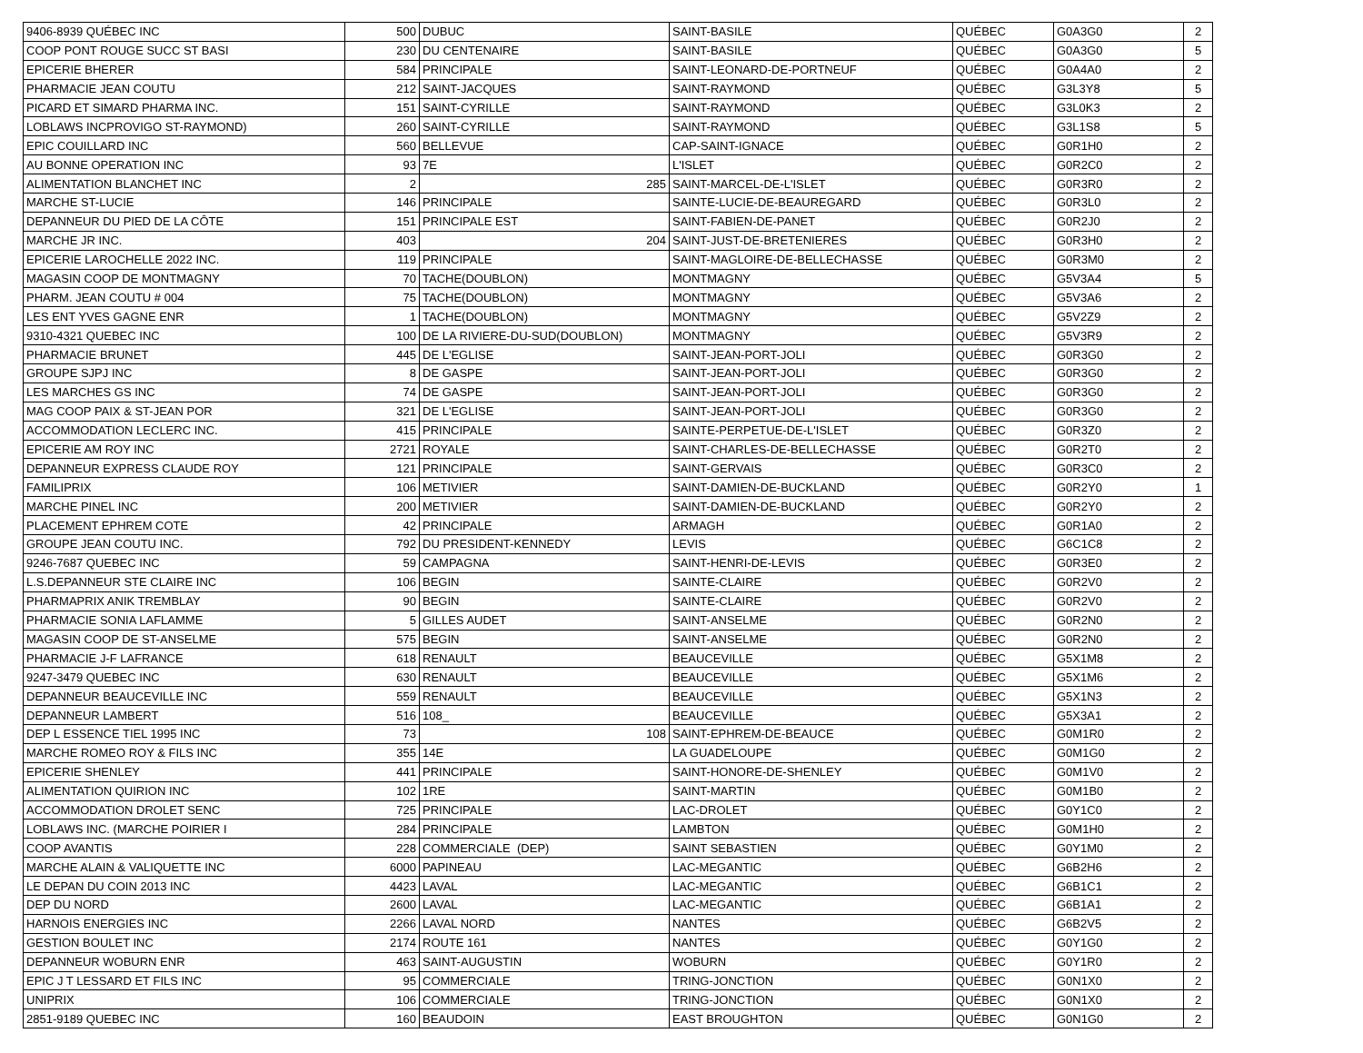| 9406-8939 QUÉBEC INC | 500 | DUBUC | SAINT-BASILE | QUÉBEC | G0A3G0 | 2 |
| COOP PONT ROUGE SUCC ST BASI | 230 | DU CENTENAIRE | SAINT-BASILE | QUÉBEC | G0A3G0 | 5 |
| EPICERIE BHERER | 584 | PRINCIPALE | SAINT-LEONARD-DE-PORTNEUF | QUÉBEC | G0A4A0 | 2 |
| PHARMACIE JEAN COUTU | 212 | SAINT-JACQUES | SAINT-RAYMOND | QUÉBEC | G3L3Y8 | 5 |
| PICARD ET SIMARD PHARMA INC. | 151 | SAINT-CYRILLE | SAINT-RAYMOND | QUÉBEC | G3L0K3 | 2 |
| LOBLAWS INCPROVIGO ST-RAYMOND) | 260 | SAINT-CYRILLE | SAINT-RAYMOND | QUÉBEC | G3L1S8 | 5 |
| EPIC COUILLARD INC | 560 | BELLEVUE | CAP-SAINT-IGNACE | QUÉBEC | G0R1H0 | 2 |
| AU BONNE OPERATION INC | 93 | 7E | L'ISLET | QUÉBEC | G0R2C0 | 2 |
| ALIMENTATION BLANCHET INC | 2 | 285 | SAINT-MARCEL-DE-L'ISLET | QUÉBEC | G0R3R0 | 2 |
| MARCHE ST-LUCIE | 146 | PRINCIPALE | SAINTE-LUCIE-DE-BEAUREGARD | QUÉBEC | G0R3L0 | 2 |
| DEPANNEUR DU PIED DE LA CÔTE | 151 | PRINCIPALE EST | SAINT-FABIEN-DE-PANET | QUÉBEC | G0R2J0 | 2 |
| MARCHE JR INC. | 403 | 204 | SAINT-JUST-DE-BRETENIERES | QUÉBEC | G0R3H0 | 2 |
| EPICERIE LAROCHELLE 2022 INC. | 119 | PRINCIPALE | SAINT-MAGLOIRE-DE-BELLECHASSE | QUÉBEC | G0R3M0 | 2 |
| MAGASIN COOP DE MONTMAGNY | 70 | TACHE(DOUBLON) | MONTMAGNY | QUÉBEC | G5V3A4 | 5 |
| PHARM. JEAN COUTU # 004 | 75 | TACHE(DOUBLON) | MONTMAGNY | QUÉBEC | G5V3A6 | 2 |
| LES ENT YVES GAGNE ENR | 1 | TACHE(DOUBLON) | MONTMAGNY | QUÉBEC | G5V2Z9 | 2 |
| 9310-4321 QUEBEC INC | 100 | DE LA RIVIERE-DU-SUD(DOUBLON) | MONTMAGNY | QUÉBEC | G5V3R9 | 2 |
| PHARMACIE BRUNET | 445 | DE L'EGLISE | SAINT-JEAN-PORT-JOLI | QUÉBEC | G0R3G0 | 2 |
| GROUPE SJPJ INC | 8 | DE GASPE | SAINT-JEAN-PORT-JOLI | QUÉBEC | G0R3G0 | 2 |
| LES MARCHES GS INC | 74 | DE GASPE | SAINT-JEAN-PORT-JOLI | QUÉBEC | G0R3G0 | 2 |
| MAG COOP PAIX & ST-JEAN POR | 321 | DE L'EGLISE | SAINT-JEAN-PORT-JOLI | QUÉBEC | G0R3G0 | 2 |
| ACCOMMODATION LECLERC INC. | 415 | PRINCIPALE | SAINTE-PERPETUE-DE-L'ISLET | QUÉBEC | G0R3Z0 | 2 |
| EPICERIE AM ROY INC | 2721 | ROYALE | SAINT-CHARLES-DE-BELLECHASSE | QUÉBEC | G0R2T0 | 2 |
| DEPANNEUR EXPRESS CLAUDE ROY | 121 | PRINCIPALE | SAINT-GERVAIS | QUÉBEC | G0R3C0 | 2 |
| FAMILIPRIX | 106 | METIVIER | SAINT-DAMIEN-DE-BUCKLAND | QUÉBEC | G0R2Y0 | 1 |
| MARCHE PINEL INC | 200 | METIVIER | SAINT-DAMIEN-DE-BUCKLAND | QUÉBEC | G0R2Y0 | 2 |
| PLACEMENT EPHREM COTE | 42 | PRINCIPALE | ARMAGH | QUÉBEC | G0R1A0 | 2 |
| GROUPE JEAN COUTU INC. | 792 | DU PRESIDENT-KENNEDY | LEVIS | QUÉBEC | G6C1C8 | 2 |
| 9246-7687 QUEBEC INC | 59 | CAMPAGNA | SAINT-HENRI-DE-LEVIS | QUÉBEC | G0R3E0 | 2 |
| L.S.DEPANNEUR STE CLAIRE INC | 106 | BEGIN | SAINTE-CLAIRE | QUÉBEC | G0R2V0 | 2 |
| PHARMAPRIX ANIK TREMBLAY | 90 | BEGIN | SAINTE-CLAIRE | QUÉBEC | G0R2V0 | 2 |
| PHARMACIE SONIA LAFLAMME | 5 | GILLES AUDET | SAINT-ANSELME | QUÉBEC | G0R2N0 | 2 |
| MAGASIN COOP DE ST-ANSELME | 575 | BEGIN | SAINT-ANSELME | QUÉBEC | G0R2N0 | 2 |
| PHARMACIE J-F LAFRANCE | 618 | RENAULT | BEAUCEVILLE | QUÉBEC | G5X1M8 | 2 |
| 9247-3479 QUEBEC INC | 630 | RENAULT | BEAUCEVILLE | QUÉBEC | G5X1M6 | 2 |
| DEPANNEUR BEAUCEVILLE INC | 559 | RENAULT | BEAUCEVILLE | QUÉBEC | G5X1N3 | 2 |
| DEPANNEUR LAMBERT | 516 | 108_ | BEAUCEVILLE | QUÉBEC | G5X3A1 | 2 |
| DEP L ESSENCE TIEL 1995 INC | 73 | 108 | SAINT-EPHREM-DE-BEAUCE | QUÉBEC | G0M1R0 | 2 |
| MARCHE ROMEO ROY & FILS INC | 355 | 14E | LA GUADELOUPE | QUÉBEC | G0M1G0 | 2 |
| EPICERIE SHENLEY | 441 | PRINCIPALE | SAINT-HONORE-DE-SHENLEY | QUÉBEC | G0M1V0 | 2 |
| ALIMENTATION QUIRION INC | 102 | 1RE | SAINT-MARTIN | QUÉBEC | G0M1B0 | 2 |
| ACCOMMODATION DROLET SENC | 725 | PRINCIPALE | LAC-DROLET | QUÉBEC | G0Y1C0 | 2 |
| LOBLAWS INC. (MARCHE POIRIER I | 284 | PRINCIPALE | LAMBTON | QUÉBEC | G0M1H0 | 2 |
| COOP AVANTIS | 228 | COMMERCIALE (DEP) | SAINT SEBASTIEN | QUÉBEC | G0Y1M0 | 2 |
| MARCHE ALAIN & VALIQUETTE INC | 6000 | PAPINEAU | LAC-MEGANTIC | QUÉBEC | G6B2H6 | 2 |
| LE DEPAN DU COIN 2013 INC | 4423 | LAVAL | LAC-MEGANTIC | QUÉBEC | G6B1C1 | 2 |
| DEP DU NORD | 2600 | LAVAL | LAC-MEGANTIC | QUÉBEC | G6B1A1 | 2 |
| HARNOIS ENERGIES INC | 2266 | LAVAL NORD | NANTES | QUÉBEC | G6B2V5 | 2 |
| GESTION BOULET INC | 2174 | ROUTE 161 | NANTES | QUÉBEC | G0Y1G0 | 2 |
| DEPANNEUR WOBURN ENR | 463 | SAINT-AUGUSTIN | WOBURN | QUÉBEC | G0Y1R0 | 2 |
| EPIC J T LESSARD ET FILS INC | 95 | COMMERCIALE | TRING-JONCTION | QUÉBEC | G0N1X0 | 2 |
| UNIPRIX | 106 | COMMERCIALE | TRING-JONCTION | QUÉBEC | G0N1X0 | 2 |
| 2851-9189 QUEBEC INC | 160 | BEAUDOIN | EAST BROUGHTON | QUÉBEC | G0N1G0 | 2 |